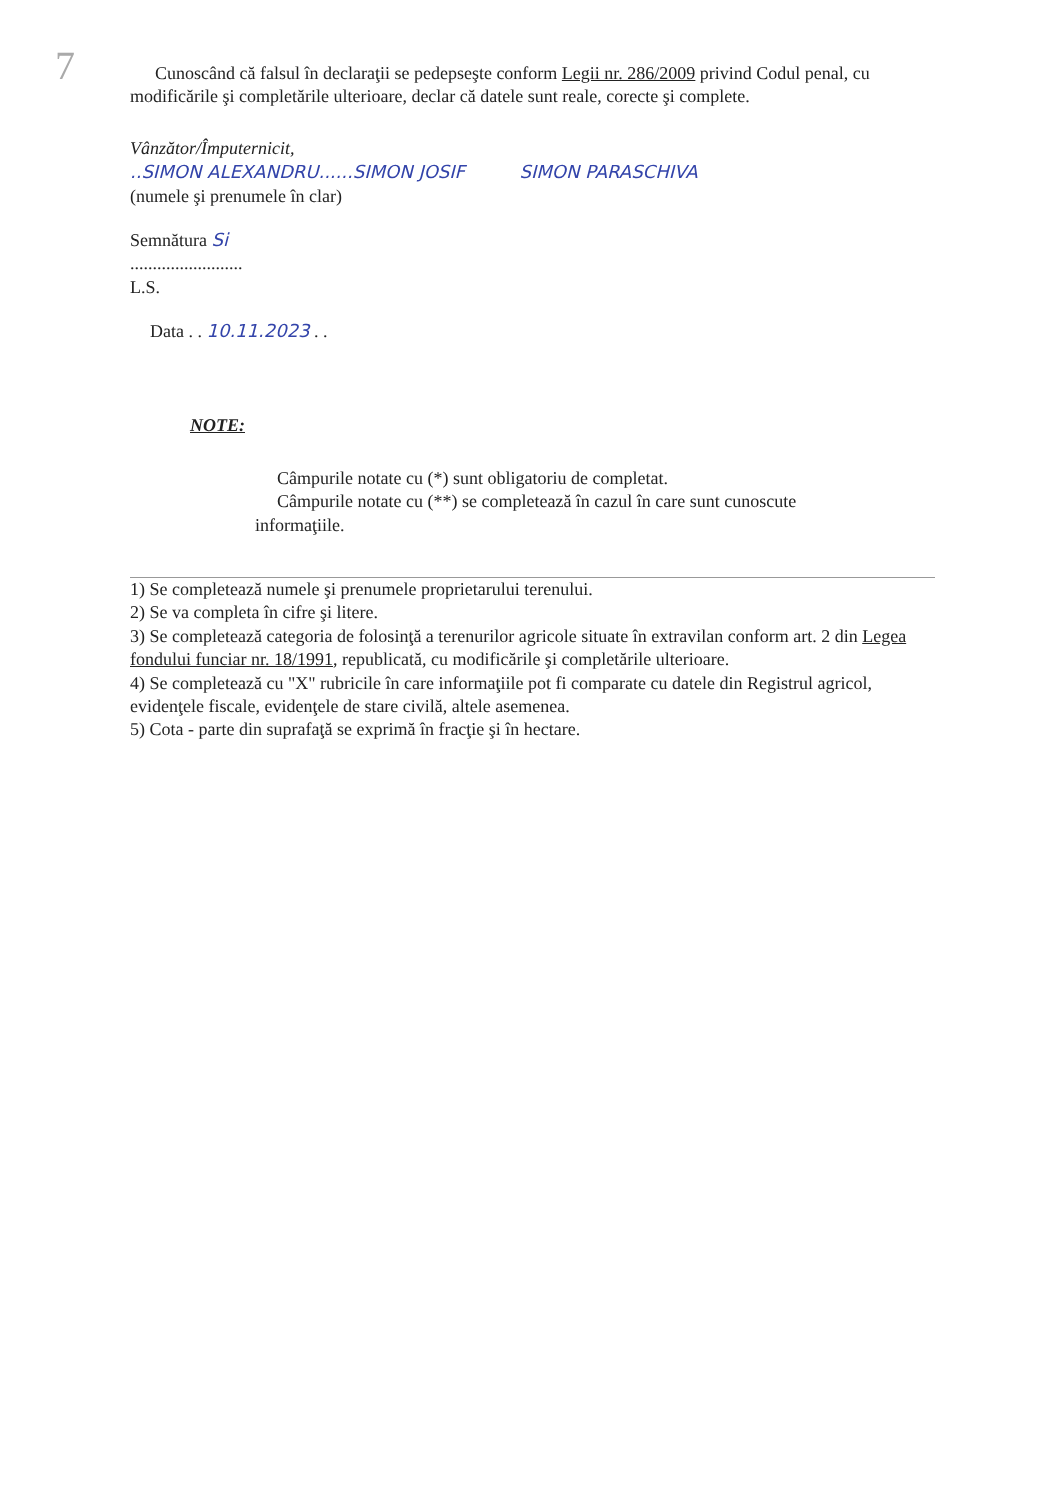7
Cunoscând că falsul în declaraţii se pedepseşte conform Legii nr. 286/2009 privind Codul penal, cu modificările şi completările ulterioare, declar că datele sunt reale, corecte şi complete.
Vânzător/Împuternicit,
..SIMON ALEXANDRU......SIMON JOSIF SIMON PARASCHIVA
(numele şi prenumele în clar)
Semnătura Si
.........................
L.S.
Data . . 10.11.2023 . .
NOTE:
Câmpurile notate cu (*) sunt obligatoriu de completat.
Câmpurile notate cu (**) se completează în cazul în care sunt cunoscute informaţiile.
1) Se completează numele şi prenumele proprietarului terenului.
2) Se va completa în cifre şi litere.
3) Se completează categoria de folosinţă a terenurilor agricole situate în extravilan conform art. 2 din Legea fondului funciar nr. 18/1991, republicată, cu modificările şi completările ulterioare.
4) Se completează cu "X" rubricile în care informaţiile pot fi comparate cu datele din Registrul agricol, evidenţele fiscale, evidenţele de stare civilă, altele asemenea.
5) Cota - parte din suprafaţă se exprimă în fracţie şi în hectare.